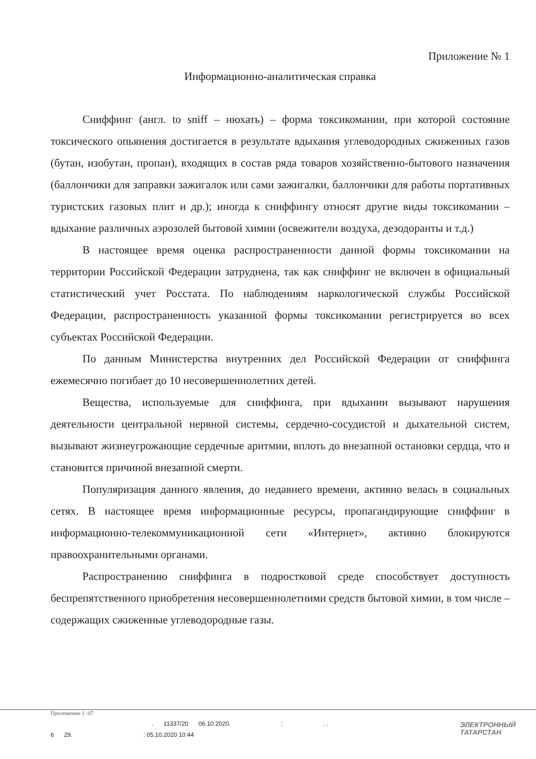Приложение № 1
Информационно-аналитическая справка
Сниффинг (англ. to sniff – нюхать) – форма токсикомании, при которой состояние токсического опьянения достигается в результате вдыхания углеводородных сжиженных газов (бутан, изобутан, пропан), входящих в состав ряда товаров хозяйственно-бытового назначения (баллончики для заправки зажигалок или сами зажигалки, баллончики для работы портативных туристских газовых плит и др.); иногда к сниффингу относят другие виды токсикомании – вдыхание различных аэрозолей бытовой химии (освежители воздуха, дезодоранты и т.д.)
В настоящее время оценка распространенности данной формы токсикомании на территории Российской Федерации затруднена, так как сниффинг не включен в официальный статистический учет Росстата. По наблюдениям наркологической службы Российской Федерации, распространенность указанной формы токсикомании регистрируется во всех субъектах Российской Федерации.
По данным Министерства внутренних дел Российской Федерации от сниффинга ежемесячно погибает до 10 несовершеннолетних детей.
Вещества, используемые для сниффинга, при вдыхании вызывают нарушения деятельности центральной нервной системы, сердечно-сосудистой и дыхательной систем, вызывают жизнеугрожающие сердечные аритмии, вплоть до внезапной остановки сердца, что и становится причиной внезапной смерти.
Популяризация данного явления, до недавнего времени, активно велась в социальных сетях. В настоящее время информационные ресурсы, пропагандирующие сниффинг в информационно-телекоммуникационной сети «Интернет», активно блокируются правоохранительными органами.
Распространению сниффинга в подростковой среде способствует доступность беспрепятственного приобретения несовершеннолетними средств бытовой химии, в том числе – содержащих сжиженные углеводородные газы.
Приложение 1 -07
. 11337/20 06.10.2020. : . .
6 29. : 05.10.2020 10:44
ЭЛЕКТРОННЫЙ
ТАТАРСТАН